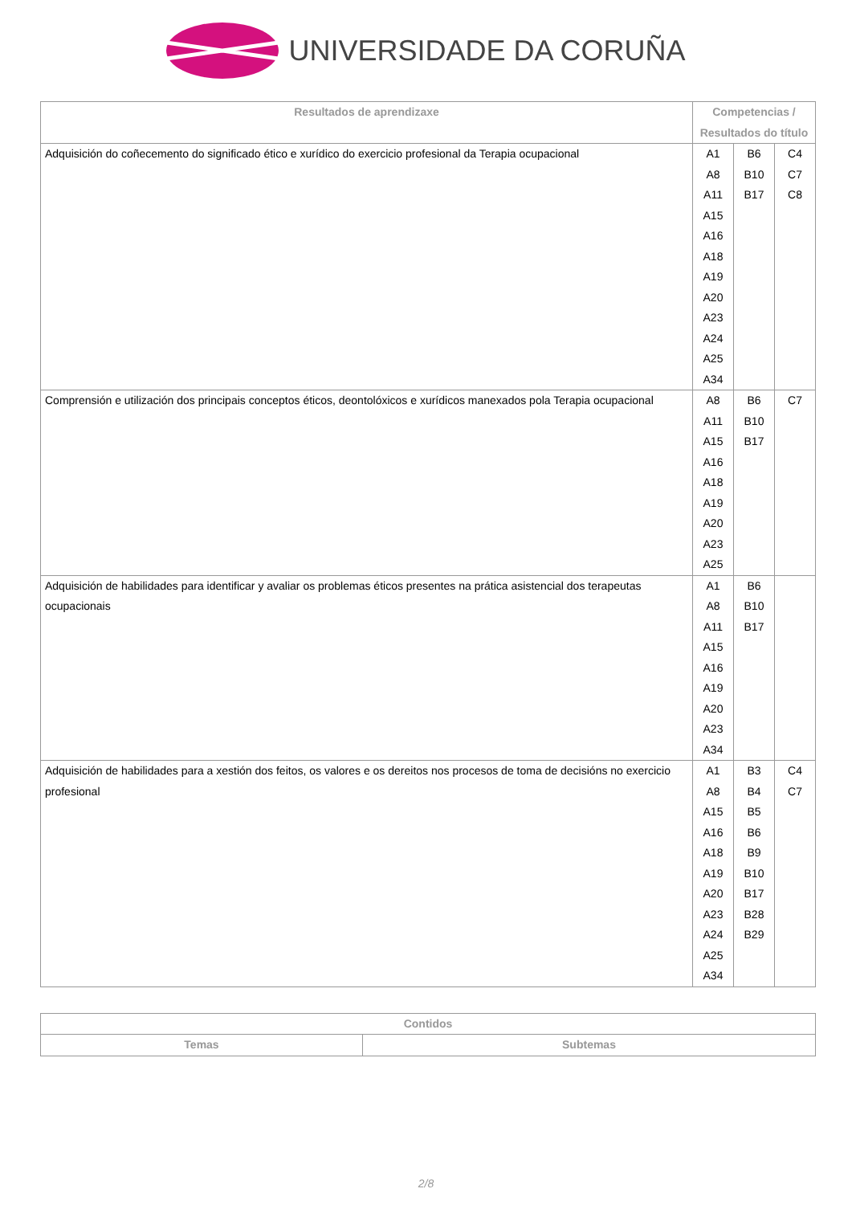UNIVERSIDADE DA CORUÑA
| Resultados de aprendizaxe | Competencias / Resultados do título | | |
| --- | --- | --- | --- |
| Adquisición do coñecemento do significado ético e xurídico do exercicio profesional da Terapia ocupacional | A1 A8 A11 A15 A16 A18 A19 A20 A23 A24 A25 A34 | B6 B10 B17 | C4 C7 C8 |
| Comprensión e utilización dos principais conceptos éticos, deontolóxicos e xurídicos manexados pola Terapia ocupacional | A8 A11 A15 A16 A18 A19 A20 A23 A25 | B6 B10 B17 | C7 |
| Adquisición de habilidades para identificar y avaliar os problemas éticos presentes na prática asistencial dos terapeutas ocupacionais | A1 A8 A11 A15 A16 A19 A20 A23 A34 | B6 B10 B17 | |
| Adquisición de habilidades para a xestión dos feitos, os valores e os dereitos nos procesos de toma de decisións no exercicio profesional | A1 A8 A15 A16 A18 A19 A20 A23 A24 A25 A34 | B3 B4 B5 B6 B9 B10 B17 B28 B29 | C4 C7 |
| Contidos | |
| --- | --- |
| Temas | Subtemas |
2/8